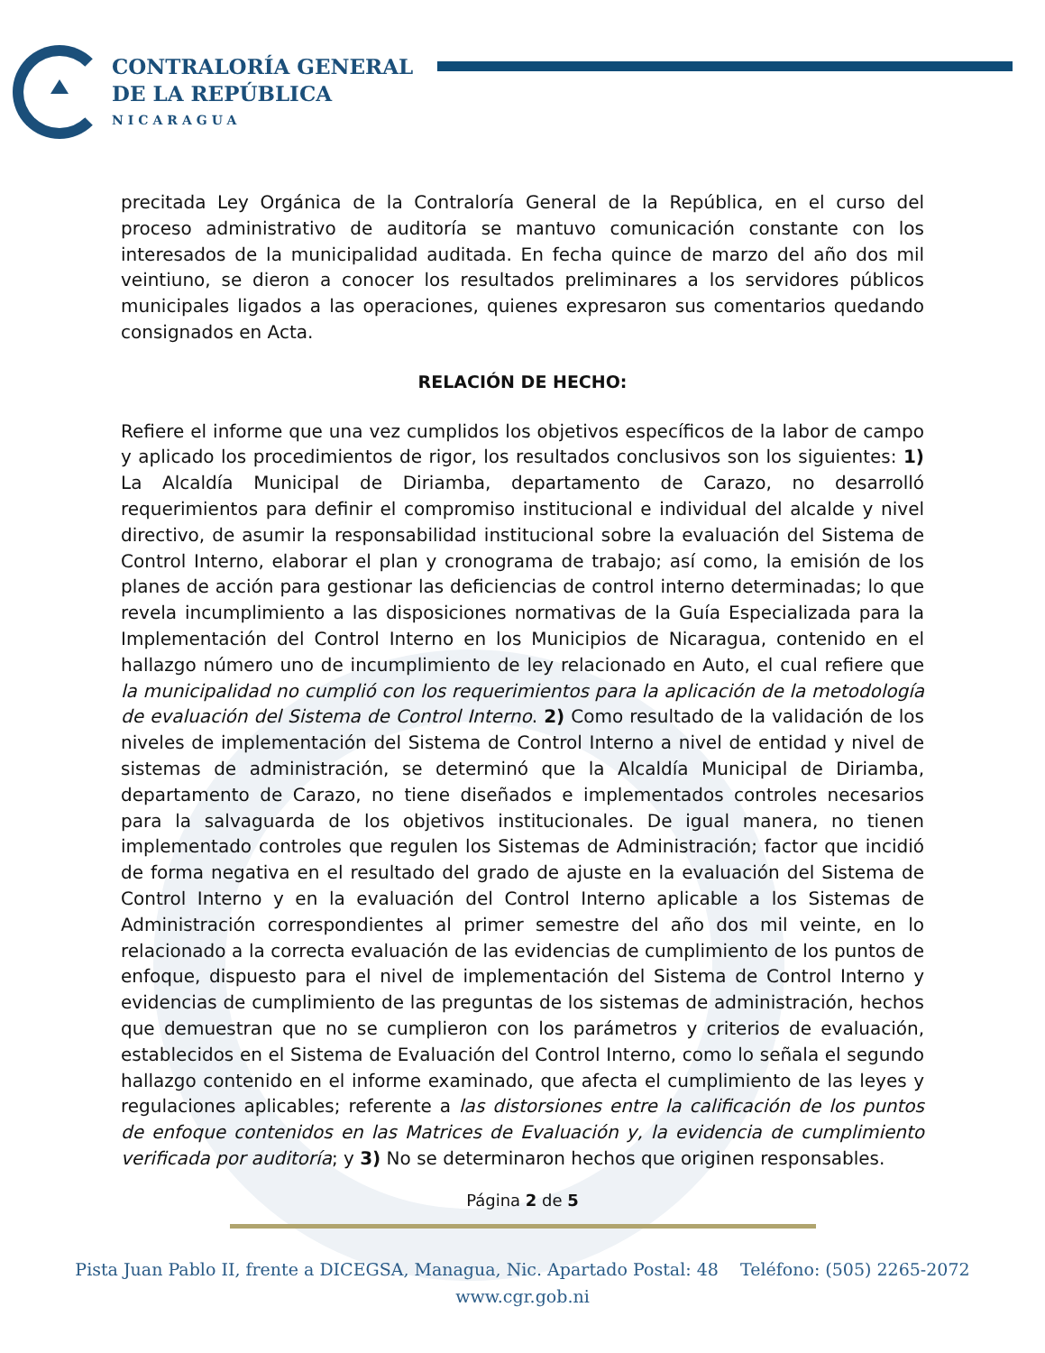CONTRALORÍA GENERAL
DE LA REPÚBLICA
NICARAGUA
precitada Ley Orgánica de la Contraloría General de la República, en el curso del proceso administrativo de auditoría se mantuvo comunicación constante con los interesados de la municipalidad auditada. En fecha quince de marzo del año dos mil veintiuno, se dieron a conocer los resultados preliminares a los servidores públicos municipales ligados a las operaciones, quienes expresaron sus comentarios quedando consignados en Acta.
RELACIÓN DE HECHO:
Refiere el informe que una vez cumplidos los objetivos específicos de la labor de campo y aplicado los procedimientos de rigor, los resultados conclusivos son los siguientes: 1) La Alcaldía Municipal de Diriamba, departamento de Carazo, no desarrolló requerimientos para definir el compromiso institucional e individual del alcalde y nivel directivo, de asumir la responsabilidad institucional sobre la evaluación del Sistema de Control Interno, elaborar el plan y cronograma de trabajo; así como, la emisión de los planes de acción para gestionar las deficiencias de control interno determinadas; lo que revela incumplimiento a las disposiciones normativas de la Guía Especializada para la Implementación del Control Interno en los Municipios de Nicaragua, contenido en el hallazgo número uno de incumplimiento de ley relacionado en Auto, el cual refiere que la municipalidad no cumplió con los requerimientos para la aplicación de la metodología de evaluación del Sistema de Control Interno. 2) Como resultado de la validación de los niveles de implementación del Sistema de Control Interno a nivel de entidad y nivel de sistemas de administración, se determinó que la Alcaldía Municipal de Diriamba, departamento de Carazo, no tiene diseñados e implementados controles necesarios para la salvaguarda de los objetivos institucionales. De igual manera, no tienen implementado controles que regulen los Sistemas de Administración; factor que incidió de forma negativa en el resultado del grado de ajuste en la evaluación del Sistema de Control Interno y en la evaluación del Control Interno aplicable a los Sistemas de Administración correspondientes al primer semestre del año dos mil veinte, en lo relacionado a la correcta evaluación de las evidencias de cumplimiento de los puntos de enfoque, dispuesto para el nivel de implementación del Sistema de Control Interno y evidencias de cumplimiento de las preguntas de los sistemas de administración, hechos que demuestran que no se cumplieron con los parámetros y criterios de evaluación, establecidos en el Sistema de Evaluación del Control Interno, como lo señala el segundo hallazgo contenido en el informe examinado, que afecta el cumplimiento de las leyes y regulaciones aplicables; referente a las distorsiones entre la calificación de los puntos de enfoque contenidos en las Matrices de Evaluación y, la evidencia de cumplimiento verificada por auditoría; y 3) No se determinaron hechos que originen responsables.
Página 2 de 5
Pista Juan Pablo II, frente a DICEGSA, Managua, Nic. Apartado Postal: 48 Teléfono: (505) 2265-2072
www.cgr.gob.ni